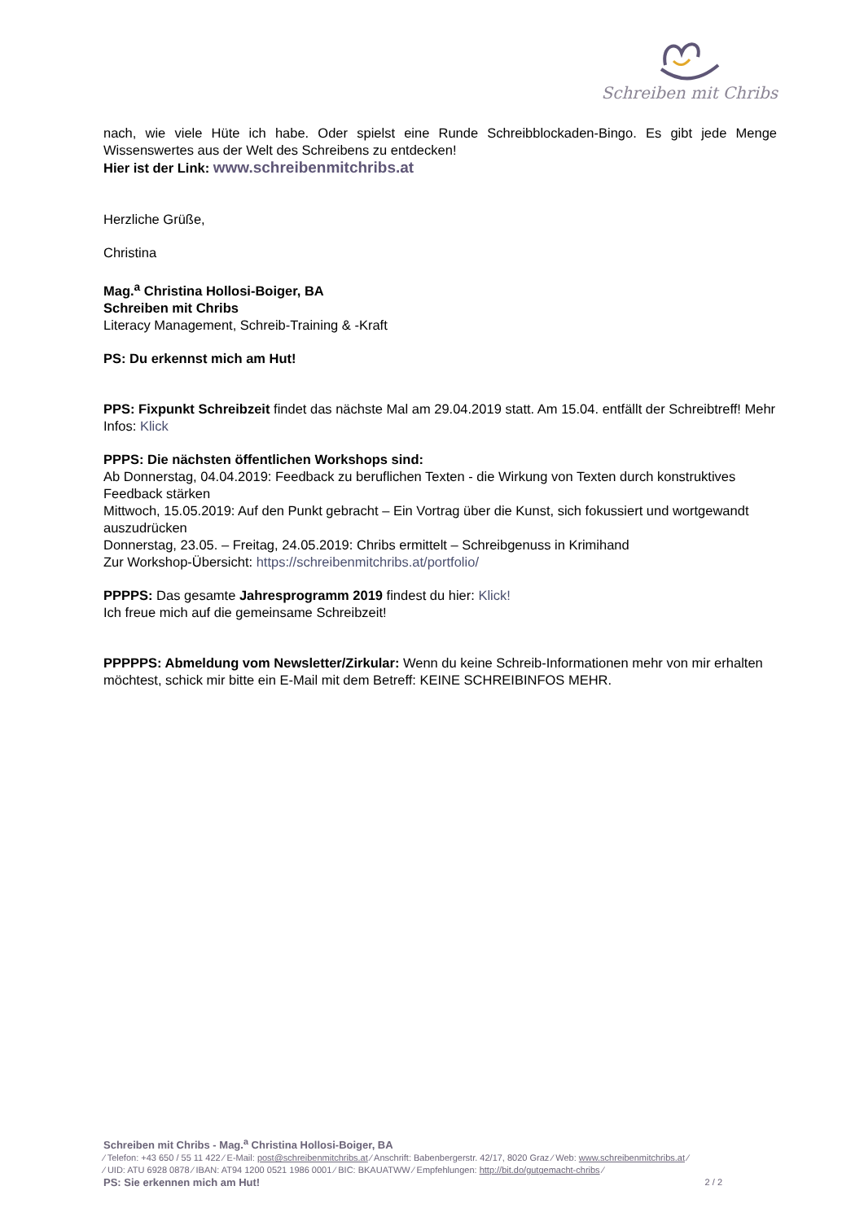Schreiben mit Chribs
nach, wie viele Hüte ich habe. Oder spielst eine Runde Schreibblockaden-Bingo. Es gibt jede Menge Wissenswertes aus der Welt des Schreibens zu entdecken!
Hier ist der Link: www.schreibenmitchribs.at
Herzliche Grüße,
Christina
Mag.<sup>a</sup> Christina Hollosi-Boiger, BA
Schreiben mit Chribs
Literacy Management, Schreib-Training & -Kraft
PS: Du erkennst mich am Hut!
PPS: Fixpunkt Schreibzeit findet das nächste Mal am 29.04.2019 statt. Am 15.04. entfällt der Schreibtreff! Mehr Infos: Klick
PPPS: Die nächsten öffentlichen Workshops sind:
Ab Donnerstag, 04.04.2019: Feedback zu beruflichen Texten - die Wirkung von Texten durch konstruktives Feedback stärken
Mittwoch, 15.05.2019: Auf den Punkt gebracht – Ein Vortrag über die Kunst, sich fokussiert und wortgewandt auszudrücken
Donnerstag, 23.05. – Freitag, 24.05.2019: Chribs ermittelt – Schreibgenuss in Krimihand
Zur Workshop-Übersicht: https://schreibenmitchribs.at/portfolio/
PPPPS: Das gesamte Jahresprogramm 2019 findest du hier: Klick!
Ich freue mich auf die gemeinsame Schreibzeit!
PPPPPS: Abmeldung vom Newsletter/Zirkular: Wenn du keine Schreib-Informationen mehr von mir erhalten möchtest, schick mir bitte ein E-Mail mit dem Betreff: KEINE SCHREIBINFOS MEHR.
Schreiben mit Chribs - Mag.<sup>a</sup> Christina Hollosi-Boiger, BA
⁄ Telefon: +43 650 / 55 11 422 ⁄ E-Mail: post@schreibenmitchribs.at ⁄ Anschrift: Babenbergerstr. 42/17, 8020 Graz ⁄ Web: www.schreibenmitchribs.at ⁄
⁄ UID: ATU 6928 0878 ⁄ IBAN: AT94 1200 0521 1986 0001 ⁄ BIC: BKAUATWW ⁄ Empfehlungen: http://bit.do/gutgemacht-chribs ⁄
PS: Sie erkennen mich am Hut! 2 / 2